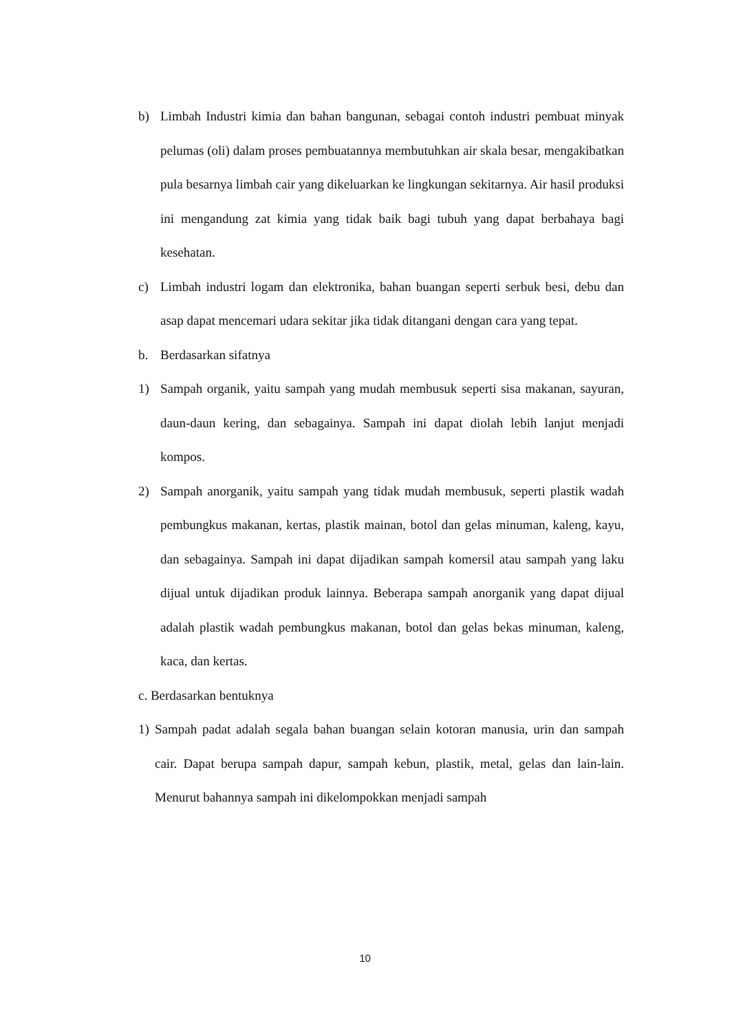b) Limbah Industri kimia dan bahan bangunan, sebagai contoh industri pembuat minyak pelumas (oli) dalam proses pembuatannya membutuhkan air skala besar, mengakibatkan pula besarnya limbah cair yang dikeluarkan ke lingkungan sekitarnya. Air hasil produksi ini mengandung zat kimia yang tidak baik bagi tubuh yang dapat berbahaya bagi kesehatan.
c) Limbah industri logam dan elektronika, bahan buangan seperti serbuk besi, debu dan asap dapat mencemari udara sekitar jika tidak ditangani dengan cara yang tepat.
b. Berdasarkan sifatnya
1) Sampah organik, yaitu sampah yang mudah membusuk seperti sisa makanan, sayuran, daun-daun kering, dan sebagainya. Sampah ini dapat diolah lebih lanjut menjadi kompos.
2) Sampah anorganik, yaitu sampah yang tidak mudah membusuk, seperti plastik wadah pembungkus makanan, kertas, plastik mainan, botol dan gelas minuman, kaleng, kayu, dan sebagainya. Sampah ini dapat dijadikan sampah komersil atau sampah yang laku dijual untuk dijadikan produk lainnya. Beberapa sampah anorganik yang dapat dijual adalah plastik wadah pembungkus makanan, botol dan gelas bekas minuman, kaleng, kaca, dan kertas.
c. Berdasarkan bentuknya
1) Sampah padat adalah segala bahan buangan selain kotoran manusia, urin dan sampah cair. Dapat berupa sampah dapur, sampah kebun, plastik, metal, gelas dan lain-lain. Menurut bahannya sampah ini dikelompokkan menjadi sampah
10